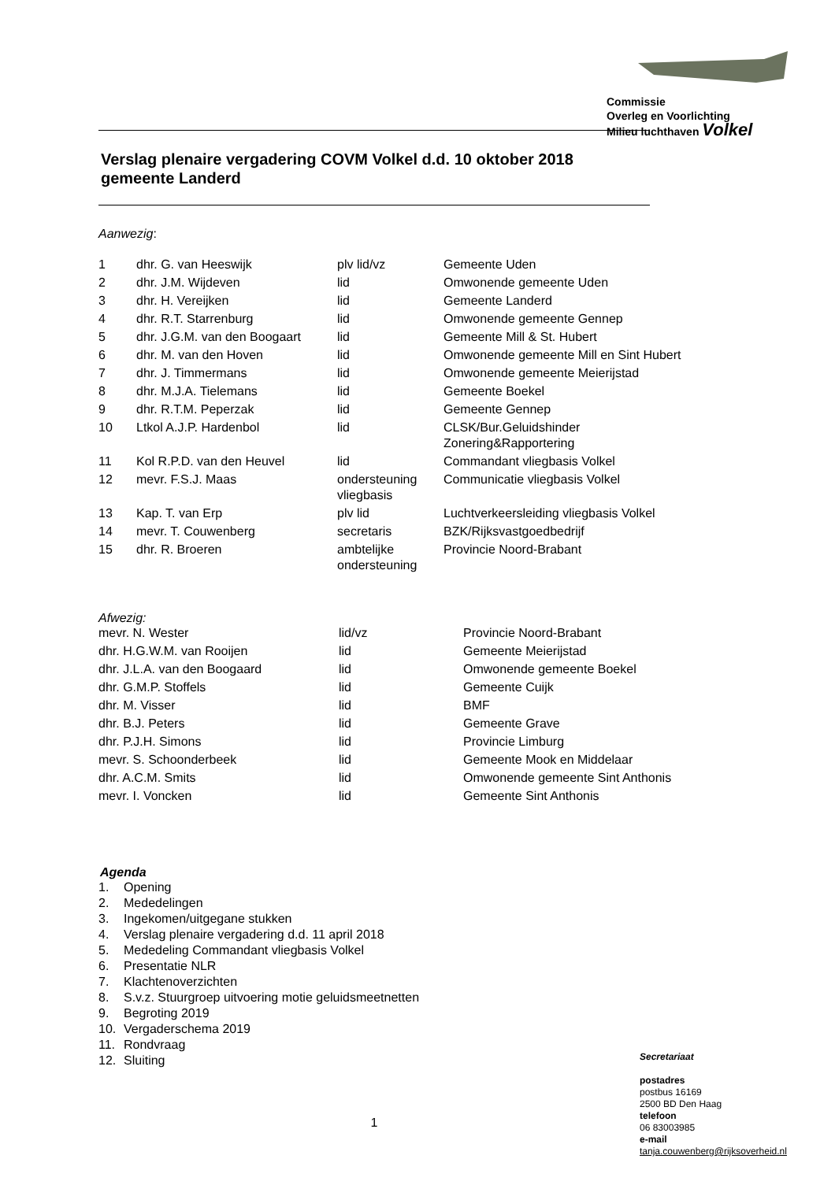Commissie
Overleg en Voorlichting
Milieu luchthaven Volkel
Verslag plenaire vergadering COVM Volkel d.d. 10 oktober 2018
gemeente Landerd
Aanwezig:
| 1 | dhr. G. van Heeswijk | plv lid/vz | Gemeente Uden |
| 2 | dhr. J.M. Wijdeven | lid | Omwonende gemeente Uden |
| 3 | dhr. H. Vereijken | lid | Gemeente Landerd |
| 4 | dhr. R.T. Starrenburg | lid | Omwonende gemeente Gennep |
| 5 | dhr. J.G.M. van den Boogaart | lid | Gemeente Mill & St. Hubert |
| 6 | dhr. M. van den Hoven | lid | Omwonende gemeente Mill en Sint Hubert |
| 7 | dhr. J. Timmermans | lid | Omwonende gemeente Meierijstad |
| 8 | dhr. M.J.A. Tielemans | lid | Gemeente Boekel |
| 9 | dhr. R.T.M. Peperzak | lid | Gemeente Gennep |
| 10 | Ltkol A.J.P. Hardenbol | lid | CLSK/Bur.Geluidshinder Zonering&Rapportering |
| 11 | Kol R.P.D. van den Heuvel | lid | Commandant vliegbasis Volkel |
| 12 | mevr. F.S.J. Maas | ondersteuning vliegbasis | Communicatie vliegbasis Volkel |
| 13 | Kap. T. van Erp | plv lid | Luchtverkeersleiding vliegbasis Volkel |
| 14 | mevr. T. Couwenberg | secretaris | BZK/Rijksvastgoedbedrijf |
| 15 | dhr. R. Broeren | ambtelijke ondersteuning | Provincie Noord-Brabant |
Afwezig:
| mevr. N. Wester | lid/vz | Provincie Noord-Brabant |
| dhr. H.G.W.M. van Rooijen | lid | Gemeente Meierijstad |
| dhr. J.L.A. van den Boogaard | lid | Omwonende gemeente Boekel |
| dhr. G.M.P. Stoffels | lid | Gemeente Cuijk |
| dhr. M. Visser | lid | BMF |
| dhr. B.J. Peters | lid | Gemeente Grave |
| dhr. P.J.H. Simons | lid | Provincie Limburg |
| mevr. S. Schoonderbeek | lid | Gemeente Mook en Middelaar |
| dhr. A.C.M. Smits | lid | Omwonende gemeente Sint Anthonis |
| mevr. I. Voncken | lid | Gemeente Sint Anthonis |
Agenda
| 1. | Opening |
| 2. | Mededelingen |
| 3. | Ingekomen/uitgegane stukken |
| 4. | Verslag plenaire vergadering d.d. 11 april 2018 |
| 5. | Mededeling Commandant vliegbasis Volkel |
| 6. | Presentatie NLR |
| 7. | Klachtenoverzichten |
| 8. | S.v.z. Stuurgroep uitvoering motie geluidsmeetnetten |
| 9. | Begroting 2019 |
| 10. | Vergaderschema 2019 |
| 11. | Rondvraag |
| 12. | Sluiting |
1
Secretariaat
postadres
postbus 16169
2500 BD Den Haag
telefoon
06 83003985
e-mail
tanja.couwenberg@rijksoverheid.nl